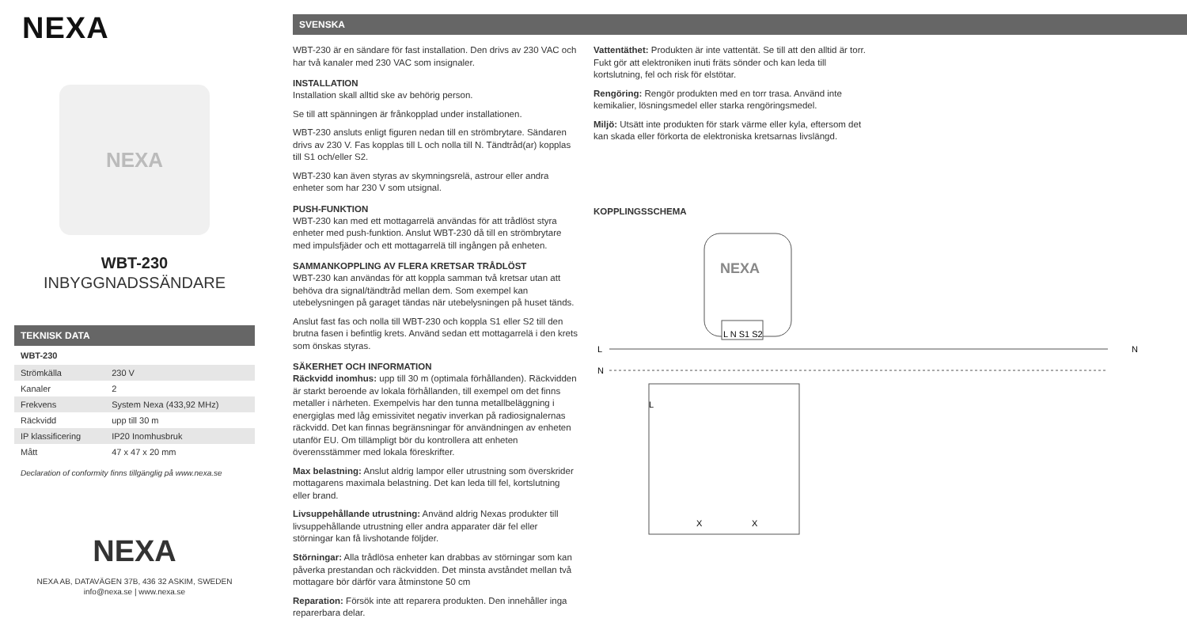NEXA
NEXA
WBT-230
INBYGGNADSSÄNDARE
TEKNISK DATA
| WBT-230 | |
| --- | --- |
| Strömkälla | 230 V |
| Kanaler | 2 |
| Frekvens | System Nexa (433,92 MHz) |
| Räckvidd | upp till 30 m |
| IP klassificering | IP20 Inomhusbruk |
| Mått | 47 x 47 x 20 mm |
Declaration of conformity finns tillgänglig på www.nexa.se
NEXA
NEXA AB, DATAVÄGEN 37B, 436 32 ASKIM, SWEDEN
info@nexa.se | www.nexa.se
SVENSKA
WBT-230 är en sändare för fast installation. Den drivs av 230 VAC och har två kanaler med 230 VAC som insignaler.
INSTALLATION
Installation skall alltid ske av behörig person.
Se till att spänningen är frånkopplad under installationen.
WBT-230 ansluts enligt figuren nedan till en strömbrytare. Sändaren drivs av 230 V. Fas kopplas till L och nolla till N. Tändtråd(ar) kopplas till S1 och/eller S2.
WBT-230 kan även styras av skymningsrelä, astrour eller andra enheter som har 230 V som utsignal.
PUSH-FUNKTION
WBT-230 kan med ett mottagarrelä användas för att trådlöst styra enheter med push-funktion. Anslut WBT-230 då till en strömbrytare med impulsfjäder och ett mottagarrelä till ingången på enheten.
SAMMANKOPPLING AV FLERA KRETSAR TRÅDLÖST
WBT-230 kan användas för att koppla samman två kretsar utan att behöva dra signal/tändtråd mellan dem. Som exempel kan utebelysningen på garaget tändas när utebelysningen på huset tänds.
Anslut fast fas och nolla till WBT-230 och koppla S1 eller S2 till den brutna fasen i befintlig krets. Använd sedan ett mottagarrelä i den krets som önskas styras.
SÄKERHET OCH INFORMATION
Räckvidd inomhus: upp till 30 m (optimala förhållanden). Räckvidden är starkt beroende av lokala förhållanden, till exempel om det finns metaller i närheten. Exempelvis har den tunna metallbeläggning i energiglas med låg emissivitet negativ inverkan på radiosignalernas räckvidd. Det kan finnas begränsningar för användningen av enheten utanför EU. Om tillämpligt bör du kontrollera att enheten överensstämmer med lokala föreskrifter.
Max belastning: Anslut aldrig lampor eller utrustning som överskrider mottagarens maximala belastning. Det kan leda till fel, kortslutning eller brand.
Livsuppehållande utrustning: Använd aldrig Nexas produkter till livsuppehållande utrustning eller andra apparater där fel eller störningar kan få livshotande följder.
Störningar: Alla trådlösa enheter kan drabbas av störningar som kan påverka prestandan och räckvidden. Det minsta avståndet mellan två mottagare bör därför vara åtminstone 50 cm
Reparation: Försök inte att reparera produkten. Den innehåller inga reparerbara delar.
Vattentäthet: Produkten är inte vattentät. Se till att den alltid är torr. Fukt gör att elektroniken inuti fräts sönder och kan leda till kortslutning, fel och risk för elstötar.
Rengöring: Rengör produkten med en torr trasa. Använd inte kemikalier, lösningsmedel eller starka rengöringsmedel.
Miljö: Utsätt inte produkten för stark värme eller kyla, eftersom det kan skada eller förkorta de elektroniska kretsarnas livslängd.
KOPPLINGSSCHEMA
NEXA
L N S1 S2
L
N
N
X
X
L